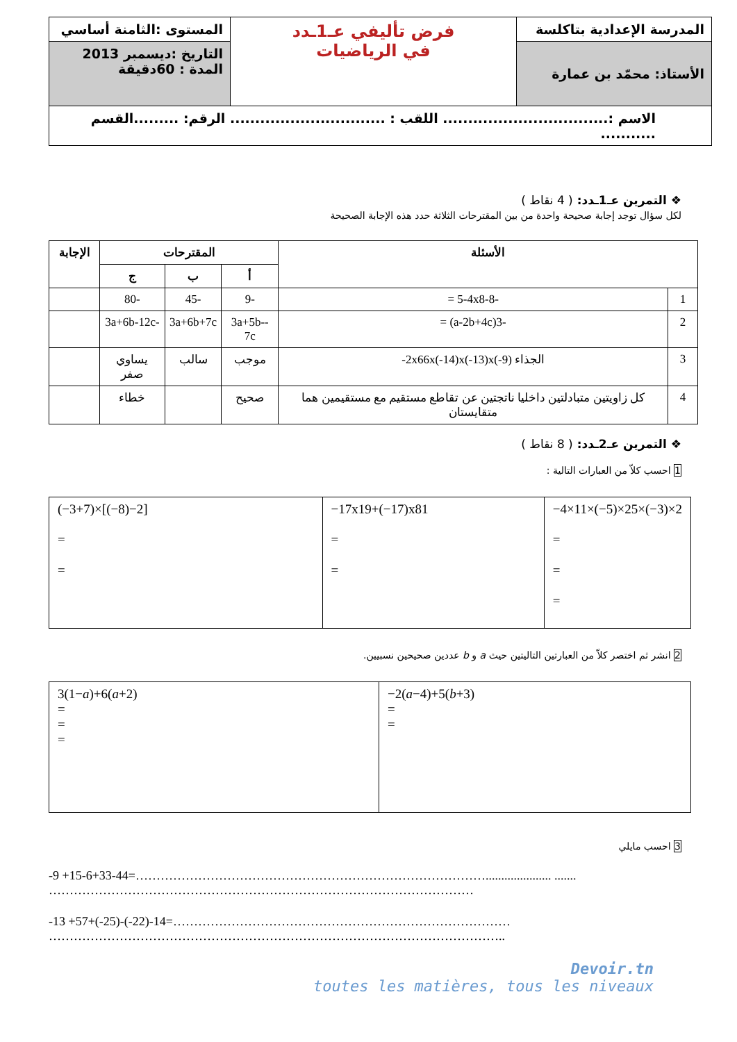| المدرسة الإعدادية بتاكلسة | فرض تأليفي عـ1ـدد في الرياضيات | المستوى :الثامنة أساسي |
| الأستاذ: محمّد بن عمارة | | التاريخ :ديسمبر 2013 المدة : 60دقيقة |
| الاسم :................................. اللقب : ............................... الرقم: .........القسم ........... | | |
❖ التمرين عـ1ـدد: ( 4 نقاط )
لكل سؤال توجد إجابة صحيحة واحدة من بين المقترحات الثلاثة حدد هذه الإجابة الصحيحة
| الأسئلة | | المقترحات | | | الإجابة |
| --- | --- | --- | --- | --- | --- |
| | | أ | ب | ج | |
| 1 | -5-4x8-8 = | -9 | -45 | -80 | |
| 2 | -3(a-2b+4c) = | -3a+5b-7c | 3a+6b+7c | -3a+6b-12c | |
| 3 | الجذاء -2x66x(-14)x(-13)x(-9) | موجب | سالب | يساوي صفر | |
| 4 | كل زاويتين متبادلتين داخليا ناتجتين عن تقاطع مستقيم مع مستقيمين هما متقايستان | صحيح | | خطاء | |
❖ التمرين عـ2ـدد: ( 8 نقاط )
1 احسب كلاّ من العبارات التالية :
| (−3+7)×[(−8)−2] = = | −17x19+(−17)x81 = = | −4×11×(−5)×25×(−3)×2 = = = |
2 انشر ثم اختصر كلاّ من العبارتين التاليتين حيث a و b عددين صحيحين نسبيين.
| 3(1− a )+6( a +2) = = = | −2( a −4)+5( b +3) = = |
3 احسب مايلي
-9 +15-6+33-44=…………………………………………………………………………..................... .......
…………………………………………………………………………………………
-13 +57+(-25)-(-22)-14=………………………………………………………………………
………………………………………………………………………………………………..
Devoir.tn
toutes les matières, tous les niveaux